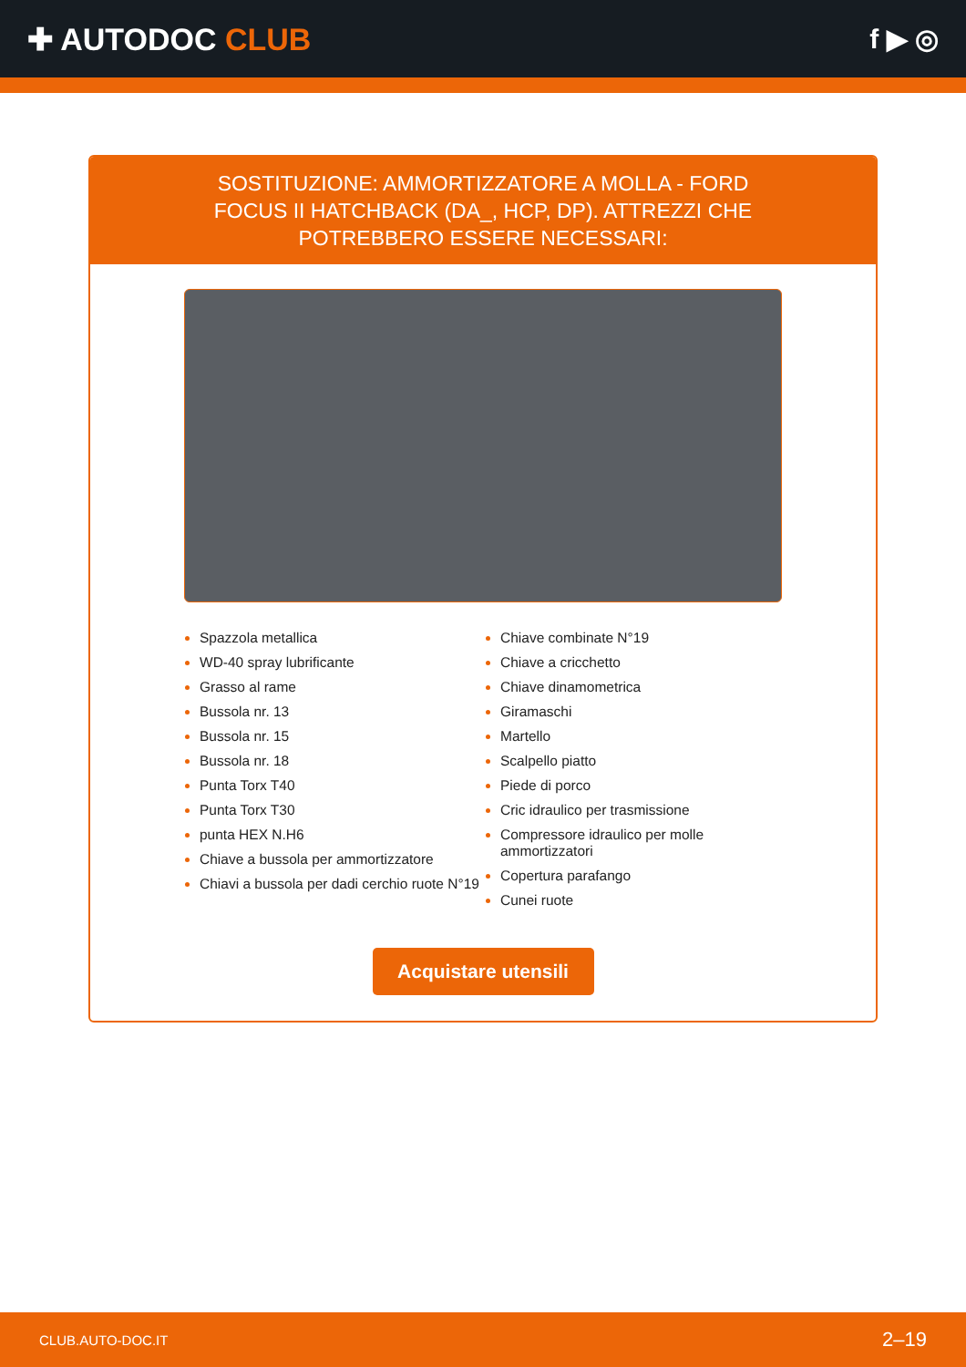✚ AUTODOC CLUB f ▶ ◎
SOSTITUZIONE: AMMORTIZZATORE A MOLLA - FORD FOCUS II HATCHBACK (DA_, HCP, DP). ATTREZZI CHE POTREBBERO ESSERE NECESSARI:
Spazzola metallica
WD-40 spray lubrificante
Grasso al rame
Bussola nr. 13
Bussola nr. 15
Bussola nr. 18
Punta Torx T40
Punta Torx T30
punta HEX N.H6
Chiave a bussola per ammortizzatore
Chiavi a bussola per dadi cerchio ruote N°19
Chiave combinate N°19
Chiave a cricchetto
Chiave dinamometrica
Giramaschi
Martello
Scalpello piatto
Piede di porco
Cric idraulico per trasmissione
Compressore idraulico per molle ammortizzatori
Copertura parafango
Cunei ruote
Acquistare utensili
CLUB.AUTO-DOC.IT 2–19